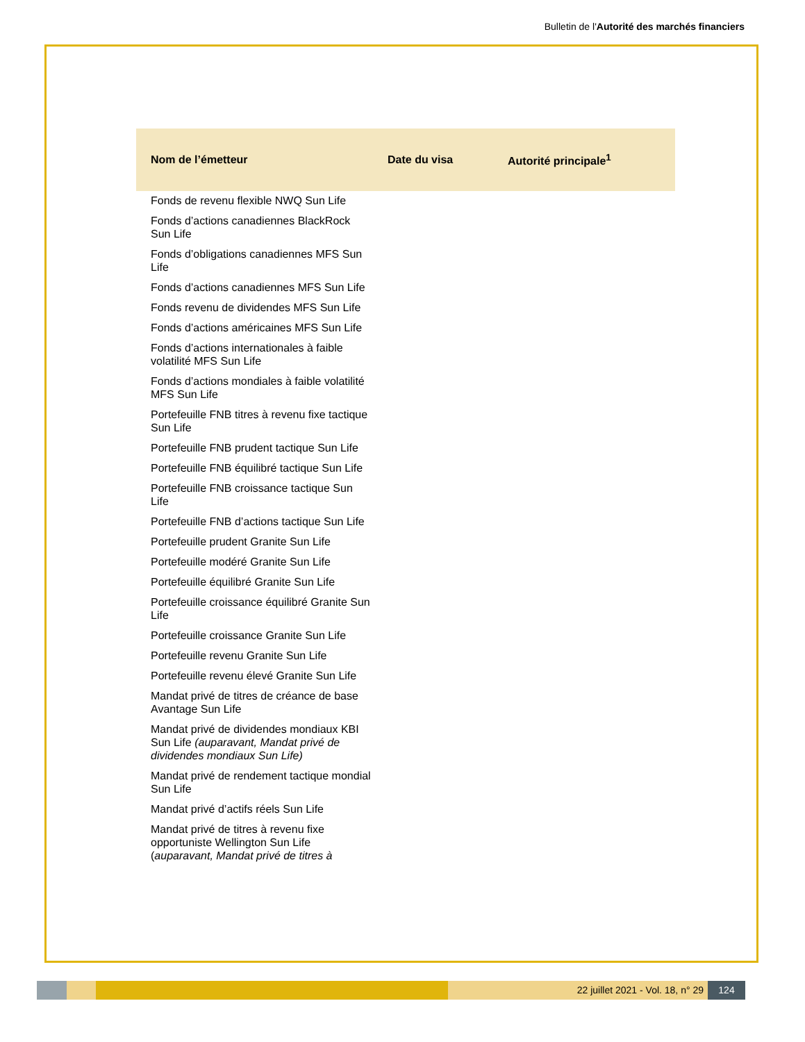Bulletin de l'Autorité des marchés financiers
| Nom de l’émetteur | Date du visa | Autorité principale<sup>1</sup> |
| --- | --- | --- |
| Fonds de revenu flexible NWQ Sun Life | | |
| Fonds d’actions canadiennes BlackRock Sun Life | | |
| Fonds d’obligations canadiennes MFS Sun Life | | |
| Fonds d’actions canadiennes MFS Sun Life | | |
| Fonds revenu de dividendes MFS Sun Life | | |
| Fonds d’actions américaines MFS Sun Life | | |
| Fonds d’actions internationales à faible volatilité MFS Sun Life | | |
| Fonds d’actions mondiales à faible volatilité MFS Sun Life | | |
| Portefeuille FNB titres à revenu fixe tactique Sun Life | | |
| Portefeuille FNB prudent tactique Sun Life | | |
| Portefeuille FNB équilibré tactique Sun Life | | |
| Portefeuille FNB croissance tactique Sun Life | | |
| Portefeuille FNB d’actions tactique Sun Life | | |
| Portefeuille prudent Granite Sun Life | | |
| Portefeuille modéré Granite Sun Life | | |
| Portefeuille équilibré Granite Sun Life | | |
| Portefeuille croissance équilibré Granite Sun Life | | |
| Portefeuille croissance Granite Sun Life | | |
| Portefeuille revenu Granite Sun Life | | |
| Portefeuille revenu élevé Granite Sun Life | | |
| Mandat privé de titres de créance de base Avantage Sun Life | | |
| Mandat privé de dividendes mondiaux KBI Sun Life (auparavant, Mandat privé de dividendes mondiaux Sun Life) | | |
| Mandat privé de rendement tactique mondial Sun Life | | |
| Mandat privé d’actifs réels Sun Life | | |
| Mandat privé de titres à revenu fixe opportuniste Wellington Sun Life ( auparavant, Mandat privé de titres à | | |
22 juillet 2021 - Vol. 18, n° 29
124